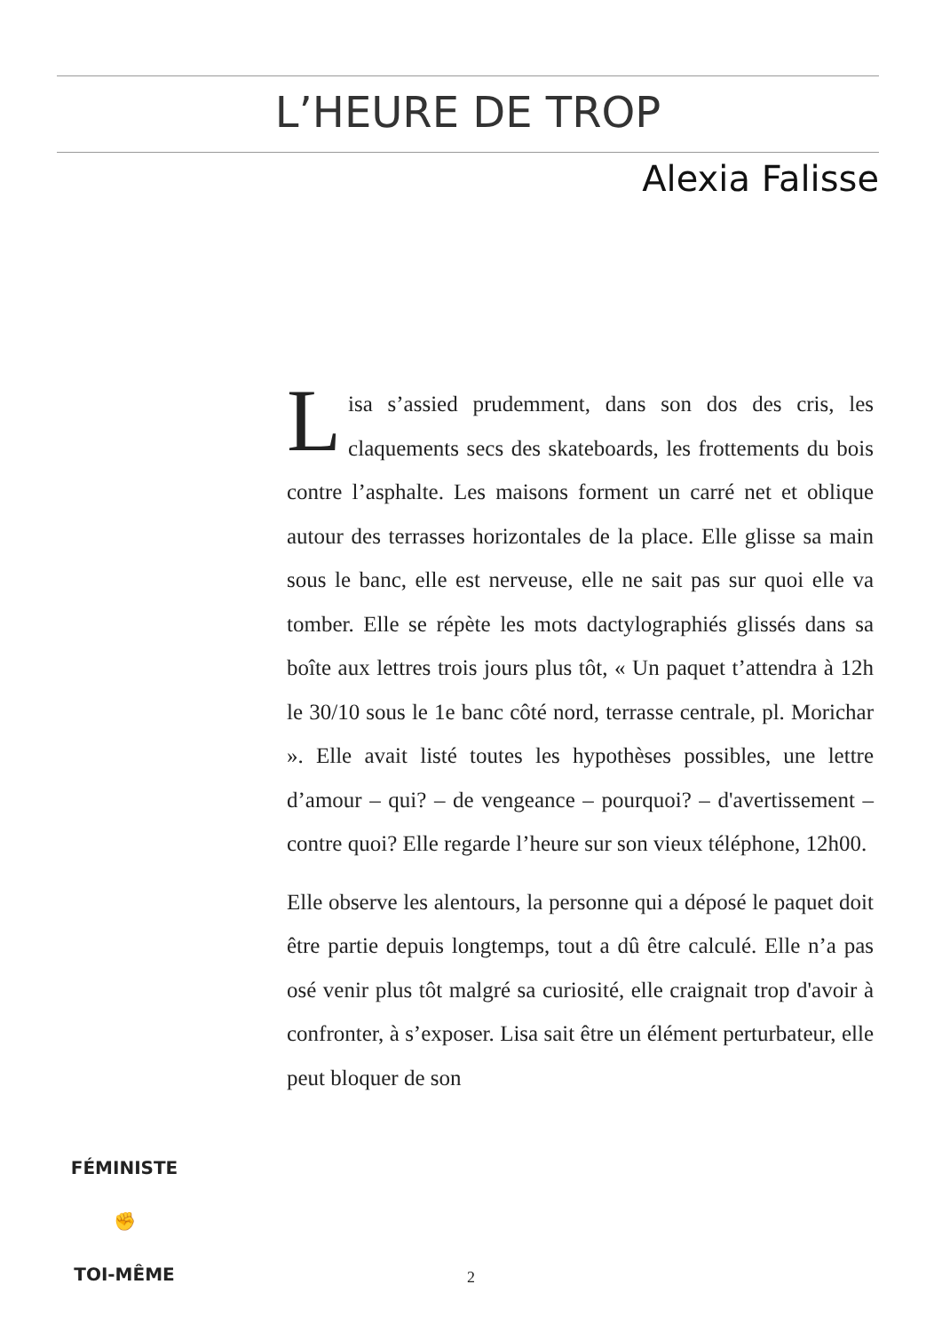L’HEURE DE TROP
Alexia Falisse
Lisa s’assied prudemment, dans son dos des cris, les claquements secs des skateboards, les frottements du bois contre l’asphalte. Les maisons forment un carré net et oblique autour des terrasses horizontales de la place. Elle glisse sa main sous le banc, elle est nerveuse, elle ne sait pas sur quoi elle va tomber. Elle se répète les mots dactylographiés glissés dans sa boîte aux lettres trois jours plus tôt, « Un paquet t’attendra à 12h le 30/10 sous le 1e banc côté nord, terrasse centrale, pl. Mori­char ». Elle avait listé toutes les hypothèses possibles, une lettre d’amour – qui? – de vengeance – pourquoi? – d'avertissement – contre quoi? Elle regarde l’heure sur son vieux téléphone, 12h00.
Elle observe les alentours, la personne qui a déposé le pa­quet doit être partie depuis longtemps, tout a dû être cal­culé. Elle n’a pas osé venir plus tôt malgré sa curiosité, elle craignait trop d'avoir à confronter, à s’exposer. Lisa sait être un élément perturbateur, elle peut bloquer de son
FÉMINISTE
✊
TOI-MÊME
2